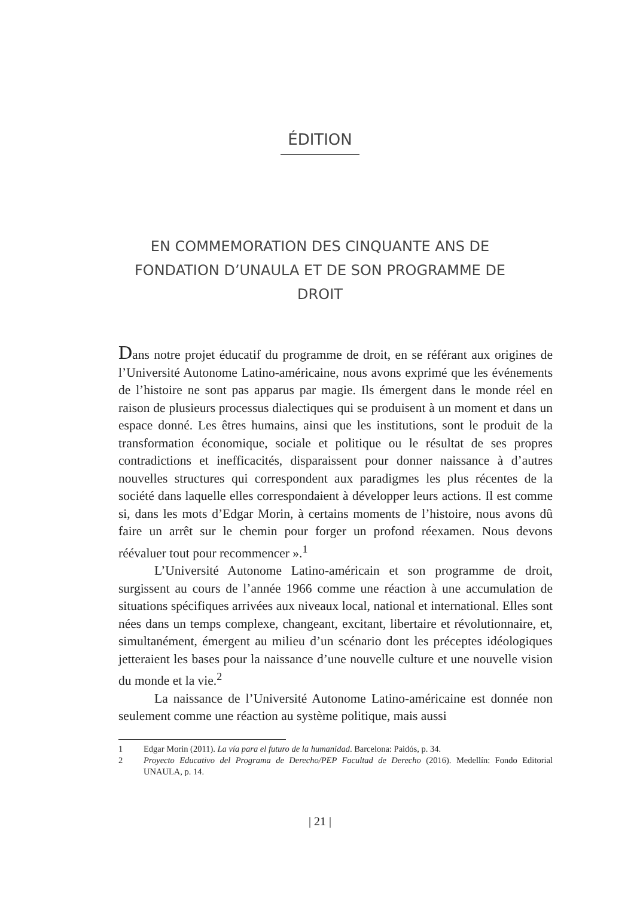ÉDITION
EN COMMEMORATION DES CINQUANTE ANS DE FONDATION D’UNAULA ET DE SON PROGRAMME DE DROIT
Dans notre projet éducatif du programme de droit, en se référant aux origines de l’Université Autonome Latino-américaine, nous avons exprimé que les événements de l’histoire ne sont pas apparus par magie. Ils émergent dans le monde réel en raison de plusieurs processus dialectiques qui se produisent à un moment et dans un espace donné. Les êtres humains, ainsi que les institutions, sont le produit de la transformation économique, sociale et politique ou le résultat de ses propres contradictions et inefficacités, disparaissent pour donner naissance à d’autres nouvelles structures qui correspondent aux paradigmes les plus récentes de la société dans laquelle elles correspondaient à développer leurs actions. Il est comme si, dans les mots d’Edgar Morin, à certains moments de l’histoire, nous avons dû faire un arrêt sur le chemin pour forger un profond réexamen. Nous devons réévaluer tout pour recommencer ».<sup>1</sup>
L’Université Autonome Latino-américain et son programme de droit, surgissent au cours de l’année 1966 comme une réaction à une accumulation de situations spécifiques arrivées aux niveaux local, national et international. Elles sont nées dans un temps complexe, changeant, excitant, libertaire et révolutionnaire, et, simultanément, émergent au milieu d’un scénario dont les préceptes idéologiques jetteraient les bases pour la naissance d’une nouvelle culture et une nouvelle vision du monde et la vie.<sup>2</sup>
La naissance de l’Université Autonome Latino-américaine est donnée non seulement comme une réaction au système politique, mais aussi
1 Edgar Morin (2011). La vía para el futuro de la humanidad. Barcelona: Paidós, p. 34.
2 Proyecto Educativo del Programa de Derecho/PEP Facultad de Derecho (2016). Medellín: Fondo Editorial UNAULA, p. 14.
| 21 |